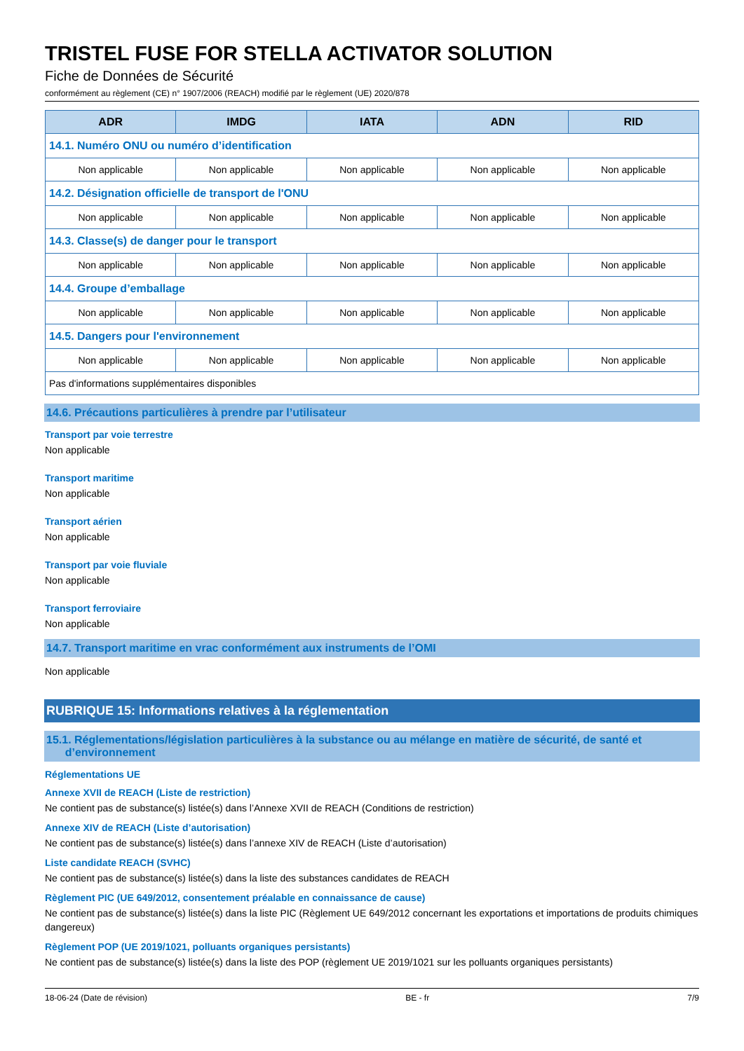TRISTEL FUSE FOR STELLA ACTIVATOR SOLUTION
Fiche de Données de Sécurité
conformément au règlement (CE) n° 1907/2006 (REACH) modifié par le règlement (UE) 2020/878
| ADR | IMDG | IATA | ADN | RID |
| --- | --- | --- | --- | --- |
| 14.1. Numéro ONU ou numéro d’identification | | | | |
| Non applicable | Non applicable | Non applicable | Non applicable | Non applicable |
| 14.2. Désignation officielle de transport de l'ONU | | | | |
| Non applicable | Non applicable | Non applicable | Non applicable | Non applicable |
| 14.3. Classe(s) de danger pour le transport | | | | |
| Non applicable | Non applicable | Non applicable | Non applicable | Non applicable |
| 14.4. Groupe d’emballage | | | | |
| Non applicable | Non applicable | Non applicable | Non applicable | Non applicable |
| 14.5. Dangers pour l'environnement | | | | |
| Non applicable | Non applicable | Non applicable | Non applicable | Non applicable |
| Pas d'informations supplémentaires disponibles | | | | |
14.6. Précautions particulières à prendre par l’utilisateur
Transport par voie terrestre
Non applicable
Transport maritime
Non applicable
Transport aérien
Non applicable
Transport par voie fluviale
Non applicable
Transport ferroviaire
Non applicable
14.7. Transport maritime en vrac conformément aux instruments de l’OMI
Non applicable
RUBRIQUE 15: Informations relatives à la réglementation
15.1. Réglementations/législation particulières à la substance ou au mélange en matière de sécurité, de santé et
d’environnement
Réglementations UE
Annexe XVII de REACH (Liste de restriction)
Ne contient pas de substance(s) listée(s) dans l’Annexe XVII de REACH (Conditions de restriction)
Annexe XIV de REACH (Liste d’autorisation)
Ne contient pas de substance(s) listée(s) dans l’annexe XIV de REACH (Liste d’autorisation)
Liste candidate REACH (SVHC)
Ne contient pas de substance(s) listée(s) dans la liste des substances candidates de REACH
Règlement PIC (UE 649/2012, consentement préalable en connaissance de cause)
Ne contient pas de substance(s) listée(s) dans la liste PIC (Règlement UE 649/2012 concernant les exportations et importations de produits chimiques dangereux)
Règlement POP (UE 2019/1021, polluants organiques persistants)
Ne contient pas de substance(s) listée(s) dans la liste des POP (règlement UE 2019/1021 sur les polluants organiques persistants)
18-06-24 (Date de révision) BE - fr 7/9